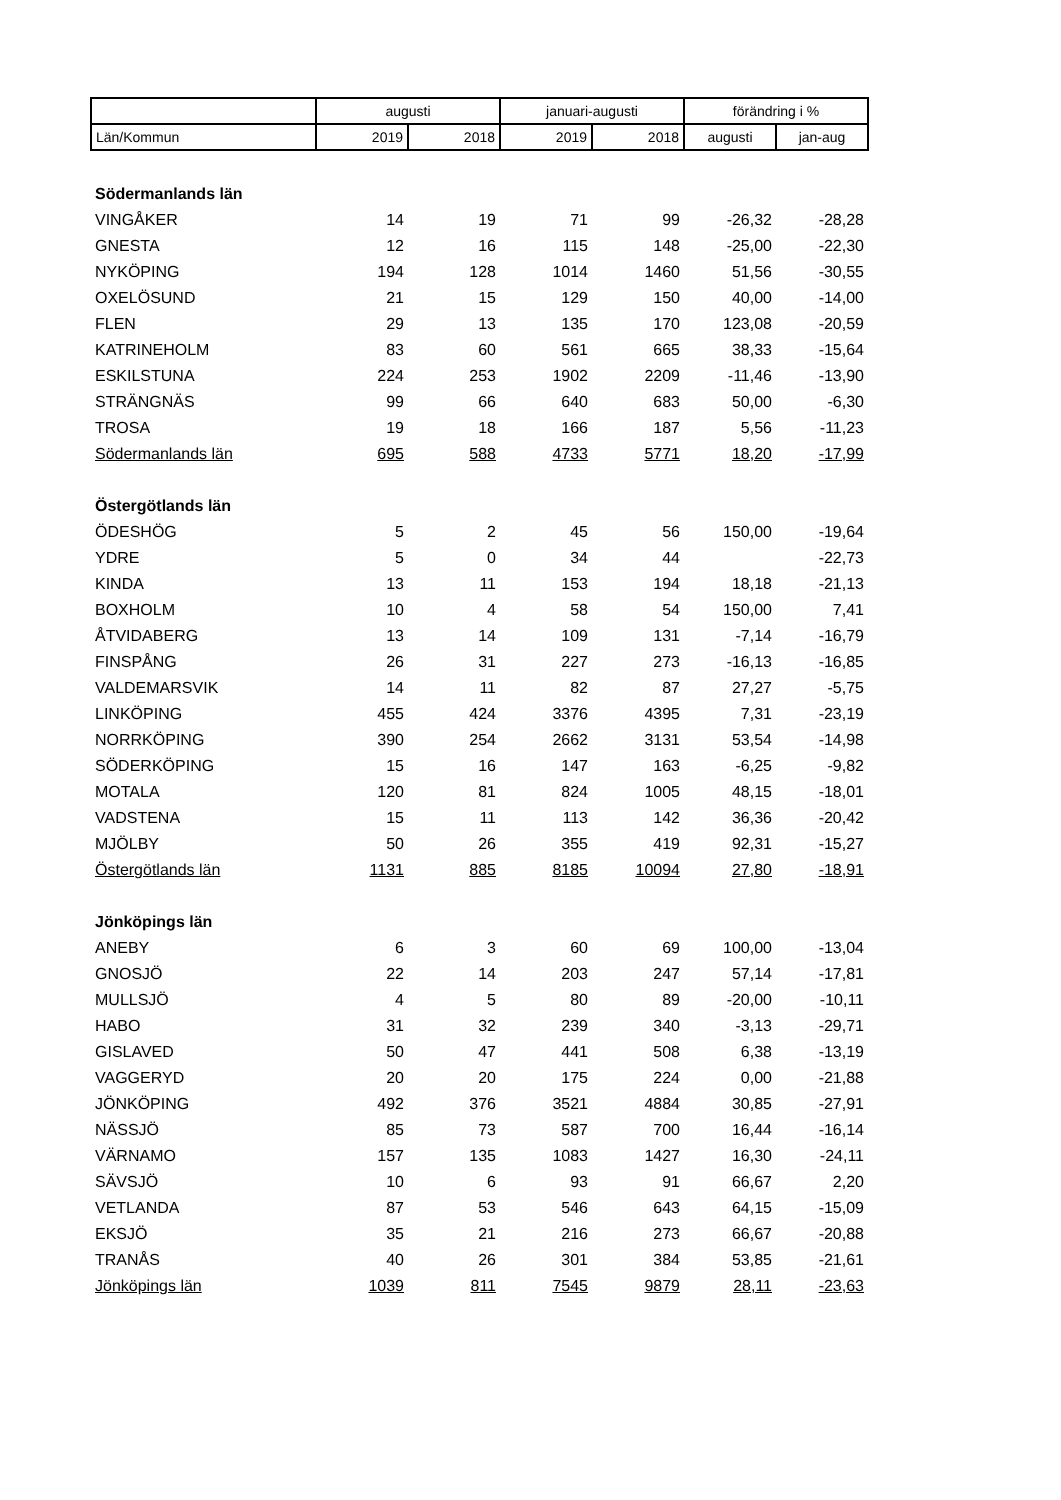| | augusti | | januari-augusti | | förändring i % | |
| --- | --- | --- | --- | --- | --- | --- |
| Län/Kommun | 2019 | 2018 | 2019 | 2018 | augusti | jan-aug |
| Södermanlands län | | | | | | |
| VINGÅKER | 14 | 19 | 71 | 99 | -26,32 | -28,28 |
| GNESTA | 12 | 16 | 115 | 148 | -25,00 | -22,30 |
| NYKÖPING | 194 | 128 | 1014 | 1460 | 51,56 | -30,55 |
| OXELÖSUND | 21 | 15 | 129 | 150 | 40,00 | -14,00 |
| FLEN | 29 | 13 | 135 | 170 | 123,08 | -20,59 |
| KATRINEHOLM | 83 | 60 | 561 | 665 | 38,33 | -15,64 |
| ESKILSTUNA | 224 | 253 | 1902 | 2209 | -11,46 | -13,90 |
| STRÄNGNÄS | 99 | 66 | 640 | 683 | 50,00 | -6,30 |
| TROSA | 19 | 18 | 166 | 187 | 5,56 | -11,23 |
| Södermanlands län | 695 | 588 | 4733 | 5771 | 18,20 | -17,99 |
| Östergötlands län | | | | | | |
| ÖDESHÖG | 5 | 2 | 45 | 56 | 150,00 | -19,64 |
| YDRE | 5 | 0 | 34 | 44 | | -22,73 |
| KINDA | 13 | 11 | 153 | 194 | 18,18 | -21,13 |
| BOXHOLM | 10 | 4 | 58 | 54 | 150,00 | 7,41 |
| ÅTVIDABERG | 13 | 14 | 109 | 131 | -7,14 | -16,79 |
| FINSPÅNG | 26 | 31 | 227 | 273 | -16,13 | -16,85 |
| VALDEMARSVIK | 14 | 11 | 82 | 87 | 27,27 | -5,75 |
| LINKÖPING | 455 | 424 | 3376 | 4395 | 7,31 | -23,19 |
| NORRKÖPING | 390 | 254 | 2662 | 3131 | 53,54 | -14,98 |
| SÖDERKÖPING | 15 | 16 | 147 | 163 | -6,25 | -9,82 |
| MOTALA | 120 | 81 | 824 | 1005 | 48,15 | -18,01 |
| VADSTENA | 15 | 11 | 113 | 142 | 36,36 | -20,42 |
| MJÖLBY | 50 | 26 | 355 | 419 | 92,31 | -15,27 |
| Östergötlands län | 1131 | 885 | 8185 | 10094 | 27,80 | -18,91 |
| Jönköpings län | | | | | | |
| ANEBY | 6 | 3 | 60 | 69 | 100,00 | -13,04 |
| GNOSJÖ | 22 | 14 | 203 | 247 | 57,14 | -17,81 |
| MULLSJÖ | 4 | 5 | 80 | 89 | -20,00 | -10,11 |
| HABO | 31 | 32 | 239 | 340 | -3,13 | -29,71 |
| GISLAVED | 50 | 47 | 441 | 508 | 6,38 | -13,19 |
| VAGGERYD | 20 | 20 | 175 | 224 | 0,00 | -21,88 |
| JÖNKÖPING | 492 | 376 | 3521 | 4884 | 30,85 | -27,91 |
| NÄSSJÖ | 85 | 73 | 587 | 700 | 16,44 | -16,14 |
| VÄRNAMO | 157 | 135 | 1083 | 1427 | 16,30 | -24,11 |
| SÄVSJÖ | 10 | 6 | 93 | 91 | 66,67 | 2,20 |
| VETLANDA | 87 | 53 | 546 | 643 | 64,15 | -15,09 |
| EKSJÖ | 35 | 21 | 216 | 273 | 66,67 | -20,88 |
| TRANÅS | 40 | 26 | 301 | 384 | 53,85 | -21,61 |
| Jönköpings län | 1039 | 811 | 7545 | 9879 | 28,11 | -23,63 |